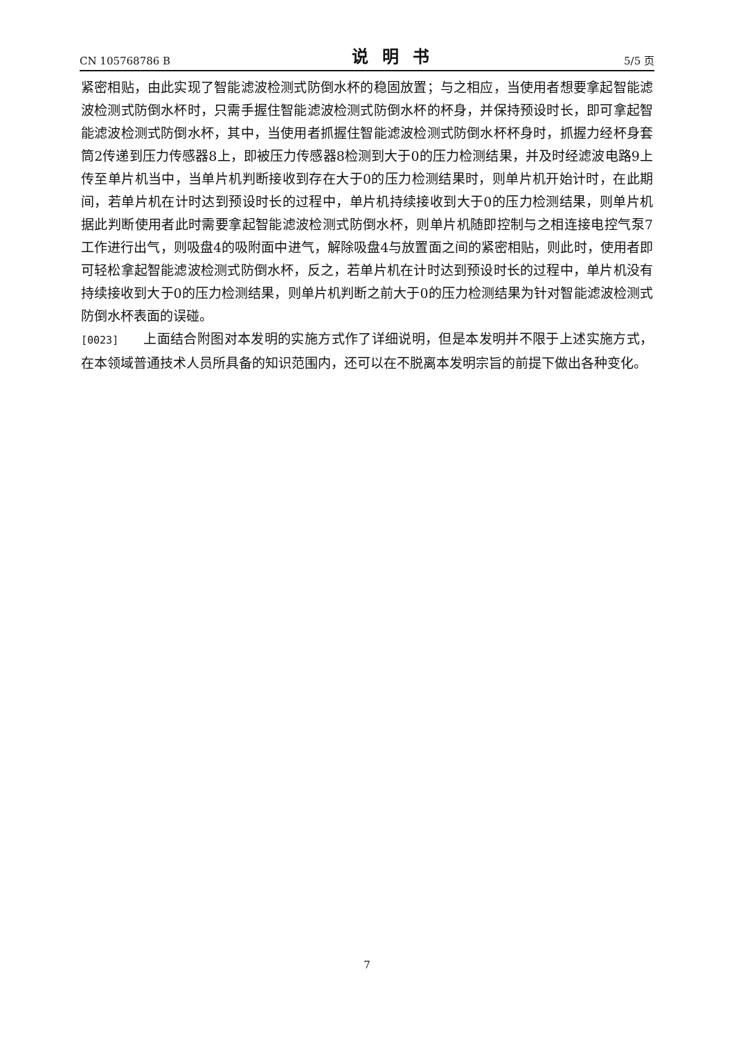CN 105768786 B 说明书 5/5 页
紧密相贴，由此实现了智能滤波检测式防倒水杯的稳固放置；与之相应，当使用者想要拿起智能滤波检测式防倒水杯时，只需手握住智能滤波检测式防倒水杯的杯身，并保持预设时长，即可拿起智能滤波检测式防倒水杯，其中，当使用者抓握住智能滤波检测式防倒水杯杯身时，抓握力经杯身套筒2传递到压力传感器8上，即被压力传感器8检测到大于0的压力检测结果，并及时经滤波电路9上传至单片机当中，当单片机判断接收到存在大于0的压力检测结果时，则单片机开始计时，在此期间，若单片机在计时达到预设时长的过程中，单片机持续接收到大于0的压力检测结果，则单片机据此判断使用者此时需要拿起智能滤波检测式防倒水杯，则单片机随即控制与之相连接电控气泵7工作进行出气，则吸盘4的吸附面中进气，解除吸盘4与放置面之间的紧密相贴，则此时，使用者即可轻松拿起智能滤波检测式防倒水杯，反之，若单片机在计时达到预设时长的过程中，单片机没有持续接收到大于0的压力检测结果，则单片机判断之前大于0的压力检测结果为针对智能滤波检测式防倒水杯表面的误碰。
[0023] 上面结合附图对本发明的实施方式作了详细说明，但是本发明并不限于上述实施方式，在本领域普通技术人员所具备的知识范围内，还可以在不脱离本发明宗旨的前提下做出各种变化。
7